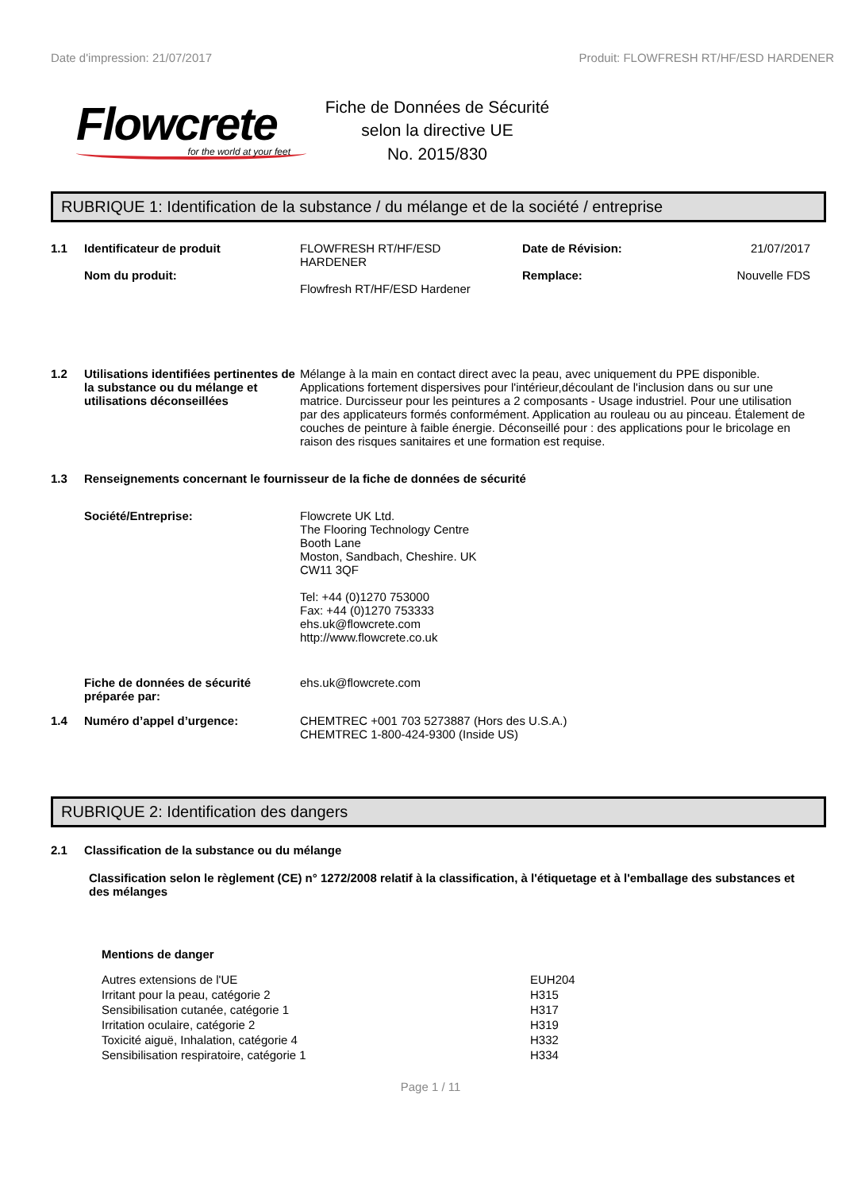Date d'impression: 21/07/2017 Produit: FLOWFRESH RT/HF/ESD HARDENER
Flowcrete
for the world at your feet
Fiche de Données de Sécurité
selon la directive UE
No. 2015/830
RUBRIQUE 1: Identification de la substance / du mélange et de la société / entreprise
1.1 Identificateur de produit
Nom du produit:
FLOWFRESH RT/HF/ESD
HARDENER
Flowfresh RT/HF/ESD Hardener
Date de Révision: 21/07/2017
Remplace: Nouvelle FDS
1.2 Utilisations identifiées pertinentes de la substance ou du mélange et utilisations déconseillées
Mélange à la main en contact direct avec la peau, avec uniquement du PPE disponible. Applications fortement dispersives pour l'intérieur,découlant de l'inclusion dans ou sur une matrice. Durcisseur pour les peintures a 2 composants - Usage industriel. Pour une utilisation par des applicateurs formés conformément. Application au rouleau ou au pinceau. Étalement de couches de peinture à faible énergie. Déconseillé pour : des applications pour le bricolage en raison des risques sanitaires et une formation est requise.
1.3 Renseignements concernant le fournisseur de la fiche de données de sécurité
Société/Entreprise: Flowcrete UK Ltd.
The Flooring Technology Centre
Booth Lane
Moston, Sandbach, Cheshire. UK
CW11 3QF
Tel: +44 (0)1270 753000
Fax: +44 (0)1270 753333
ehs.uk@flowcrete.com
http://www.flowcrete.co.uk
Fiche de données de sécurité préparée par:
ehs.uk@flowcrete.com
1.4 Numéro d’appel d’urgence: CHEMTREC +001 703 5273887 (Hors des U.S.A.)
CHEMTREC 1-800-424-9300 (Inside US)
RUBRIQUE 2: Identification des dangers
2.1 Classification de la substance ou du mélange
Classification selon le règlement (CE) n° 1272/2008 relatif à la classification, à l'étiquetage et à l'emballage des substances et des mélanges
Mentions de danger
| Autres extensions de l'UE | EUH204 |
| Irritant pour la peau, catégorie 2 | H315 |
| Sensibilisation cutanée, catégorie 1 | H317 |
| Irritation oculaire, catégorie 2 | H319 |
| Toxicité aiguë, Inhalation, catégorie 4 | H332 |
| Sensibilisation respiratoire, catégorie 1 | H334 |
Page 1 / 11